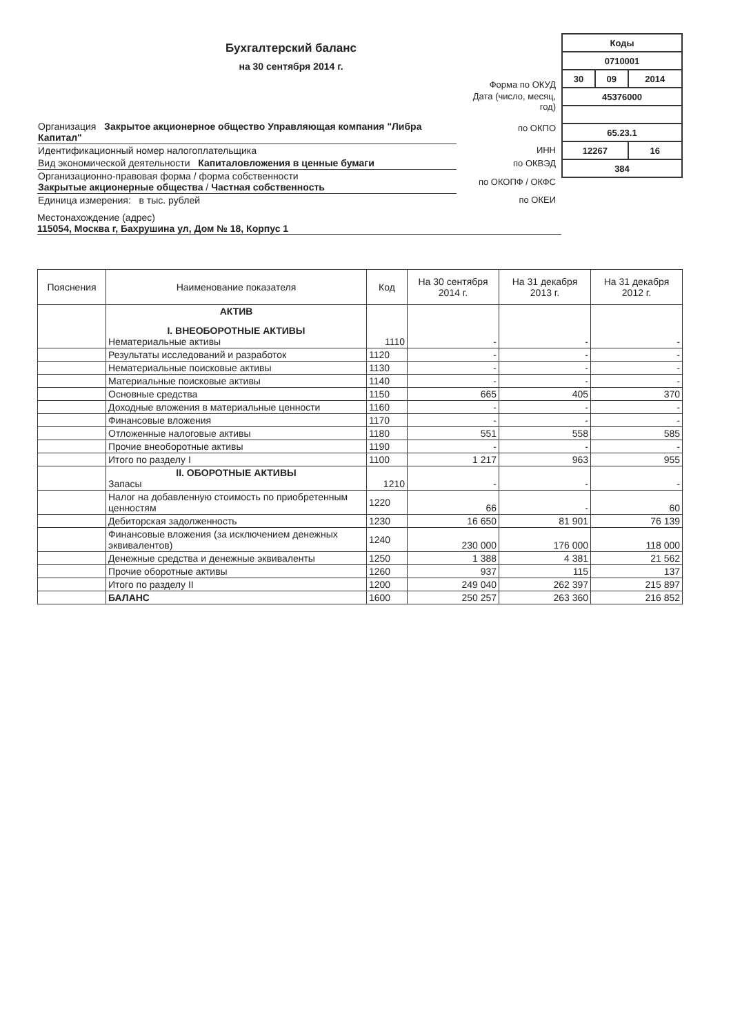Бухгалтерский баланс
на 30 сентября 2014 г.
| | Форма по ОКУД | |
| | Дата (число, месяц, год) | |
| Организация Закрытое акционерное общество Управляющая компания "Либра Капитал" | по ОКПО | |
| Идентификационный номер налогоплательщика | ИНН | |
| Вид экономической деятельности Капиталовложения в ценные бумаги | по ОКВЭД | |
| Организационно-правовая форма / форма собственности Закрытые акционерные общества / Частная собственность | по ОКОПФ / ОКФС | |
| Единица измерения: в тыс. рублей | по ОКЕИ | |
| Коды | | |
| 0710001 | | |
| 30 | 09 | 2014 |
| 45376000 | | |
| 65.23.1 | | |
| 12267 | | 16 |
| 384 | | |
Местонахождение (адрес)
115054, Москва г, Бахрушина ул, Дом № 18, Корпус 1
| Пояснения | Наименование показателя | Код | На 30 сентября 2014 г. | На 31 декабря 2013 г. | На 31 декабря 2012 г. |
| --- | --- | --- | --- | --- | --- |
| | АКТИВ I. ВНЕОБОРОТНЫЕ АКТИВЫ Нематериальные активы | 1110 | - | - | - |
| | Результаты исследований и разработок | 1120 | - | - | - |
| | Нематериальные поисковые активы | 1130 | - | - | - |
| | Материальные поисковые активы | 1140 | - | - | - |
| | Основные средства | 1150 | 665 | 405 | 370 |
| | Доходные вложения в материальные ценности | 1160 | - | - | - |
| | Финансовые вложения | 1170 | - | - | - |
| | Отложенные налоговые активы | 1180 | 551 | 558 | 585 |
| | Прочие внеоборотные активы | 1190 | - | - | - |
| | Итого по разделу I | 1100 | 1 217 | 963 | 955 |
| | II. ОБОРОТНЫЕ АКТИВЫ Запасы | 1210 | - | - | - |
| | Налог на добавленную стоимость по приобретенным ценностям | 1220 | 66 | - | 60 |
| | Дебиторская задолженность | 1230 | 16 650 | 81 901 | 76 139 |
| | Финансовые вложения (за исключением денежных эквивалентов) | 1240 | 230 000 | 176 000 | 118 000 |
| | Денежные средства и денежные эквиваленты | 1250 | 1 388 | 4 381 | 21 562 |
| | Прочие оборотные активы | 1260 | 937 | 115 | 137 |
| | Итого по разделу II | 1200 | 249 040 | 262 397 | 215 897 |
| | БАЛАНС | 1600 | 250 257 | 263 360 | 216 852 |